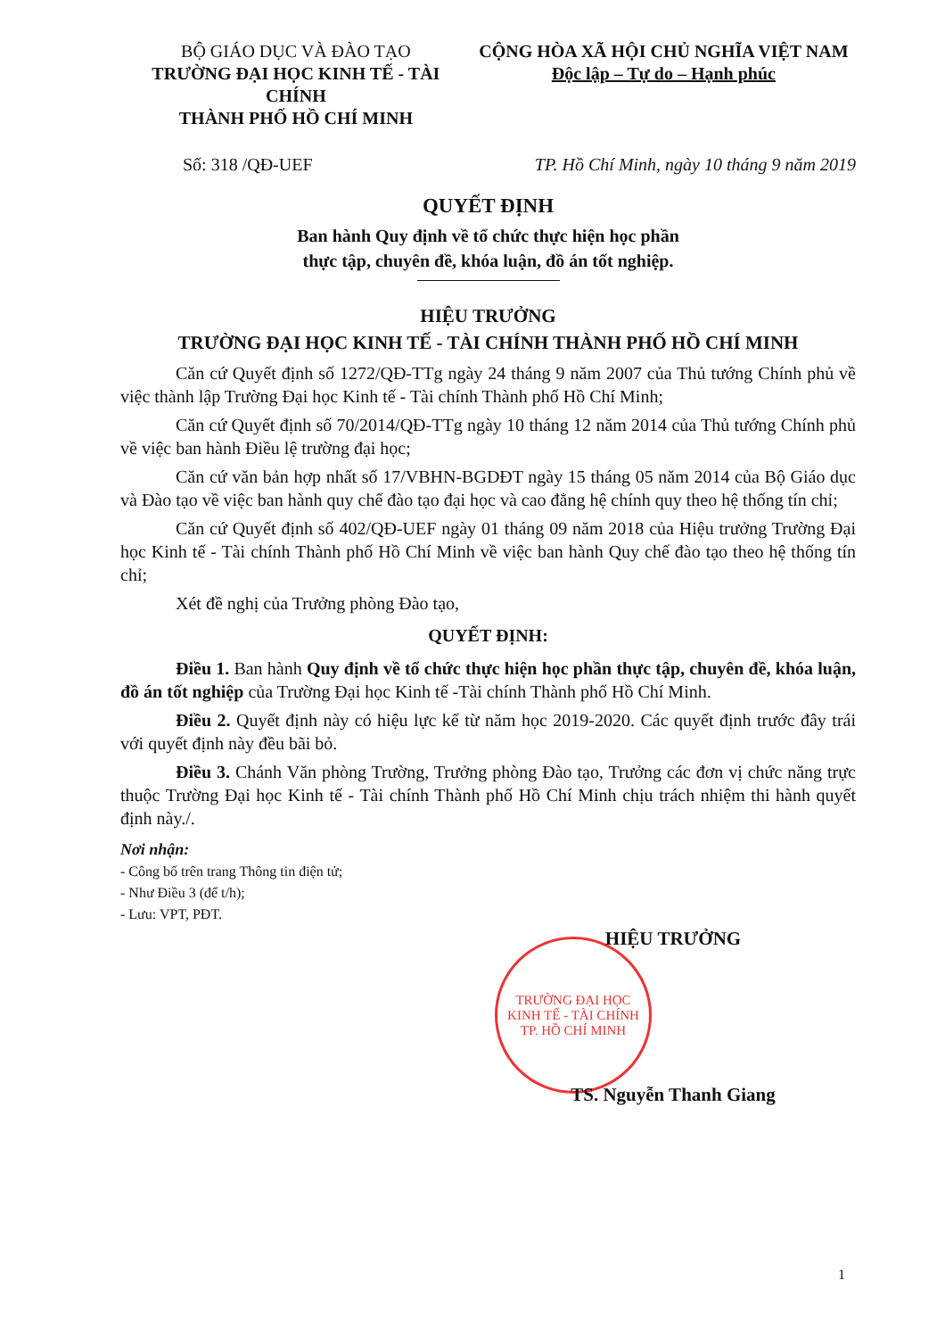BỘ GIÁO DỤC VÀ ĐÀO TẠO
TRƯỜNG ĐẠI HỌC KINH TẾ - TÀI CHÍNH
THÀNH PHỐ HỒ CHÍ MINH
CỘNG HÒA XÃ HỘI CHỦ NGHĨA VIỆT NAM
Độc lập – Tự do – Hạnh phúc
Số: 318 /QĐ-UEF TP. Hồ Chí Minh, ngày 10 tháng 9 năm 2019
QUYẾT ĐỊNH
Ban hành Quy định về tổ chức thực hiện học phần
thực tập, chuyên đề, khóa luận, đồ án tốt nghiệp.
HIỆU TRƯỞNG
TRƯỜNG ĐẠI HỌC KINH TẾ - TÀI CHÍNH THÀNH PHỐ HỒ CHÍ MINH
Căn cứ Quyết định số 1272/QĐ-TTg ngày 24 tháng 9 năm 2007 của Thủ tướng Chính phủ về việc thành lập Trường Đại học Kinh tế - Tài chính Thành phố Hồ Chí Minh;
Căn cứ Quyết định số 70/2014/QĐ-TTg ngày 10 tháng 12 năm 2014 của Thủ tướng Chính phủ về việc ban hành Điều lệ trường đại học;
Căn cứ văn bản hợp nhất số 17/VBHN-BGDĐT ngày 15 tháng 05 năm 2014 của Bộ Giáo dục và Đào tạo về việc ban hành quy chế đào tạo đại học và cao đẳng hệ chính quy theo hệ thống tín chỉ;
Căn cứ Quyết định số 402/QĐ-UEF ngày 01 tháng 09 năm 2018 của Hiệu trưởng Trường Đại học Kinh tế - Tài chính Thành phố Hồ Chí Minh về việc ban hành Quy chế đào tạo theo hệ thống tín chỉ;
Xét đề nghị của Trưởng phòng Đào tạo,
QUYẾT ĐỊNH:
Điều 1. Ban hành Quy định về tổ chức thực hiện học phần thực tập, chuyên đề, khóa luận, đồ án tốt nghiệp của Trường Đại học Kinh tế -Tài chính Thành phố Hồ Chí Minh.
Điều 2. Quyết định này có hiệu lực kể từ năm học 2019-2020. Các quyết định trước đây trái với quyết định này đều bãi bỏ.
Điều 3. Chánh Văn phòng Trường, Trưởng phòng Đào tạo, Trưởng các đơn vị chức năng trực thuộc Trường Đại học Kinh tế - Tài chính Thành phố Hồ Chí Minh chịu trách nhiệm thi hành quyết định này./.
Nơi nhận:
- Công bố trên trang Thông tin điện tử;
- Như Điều 3 (để t/h);
- Lưu: VPT, PĐT.
TRƯỜNG ĐẠI HỌC
KINH TẾ - TÀI CHÍNH
TP. HỒ CHÍ MINH
HIỆU TRƯỞNG
TS. Nguyễn Thanh Giang
1